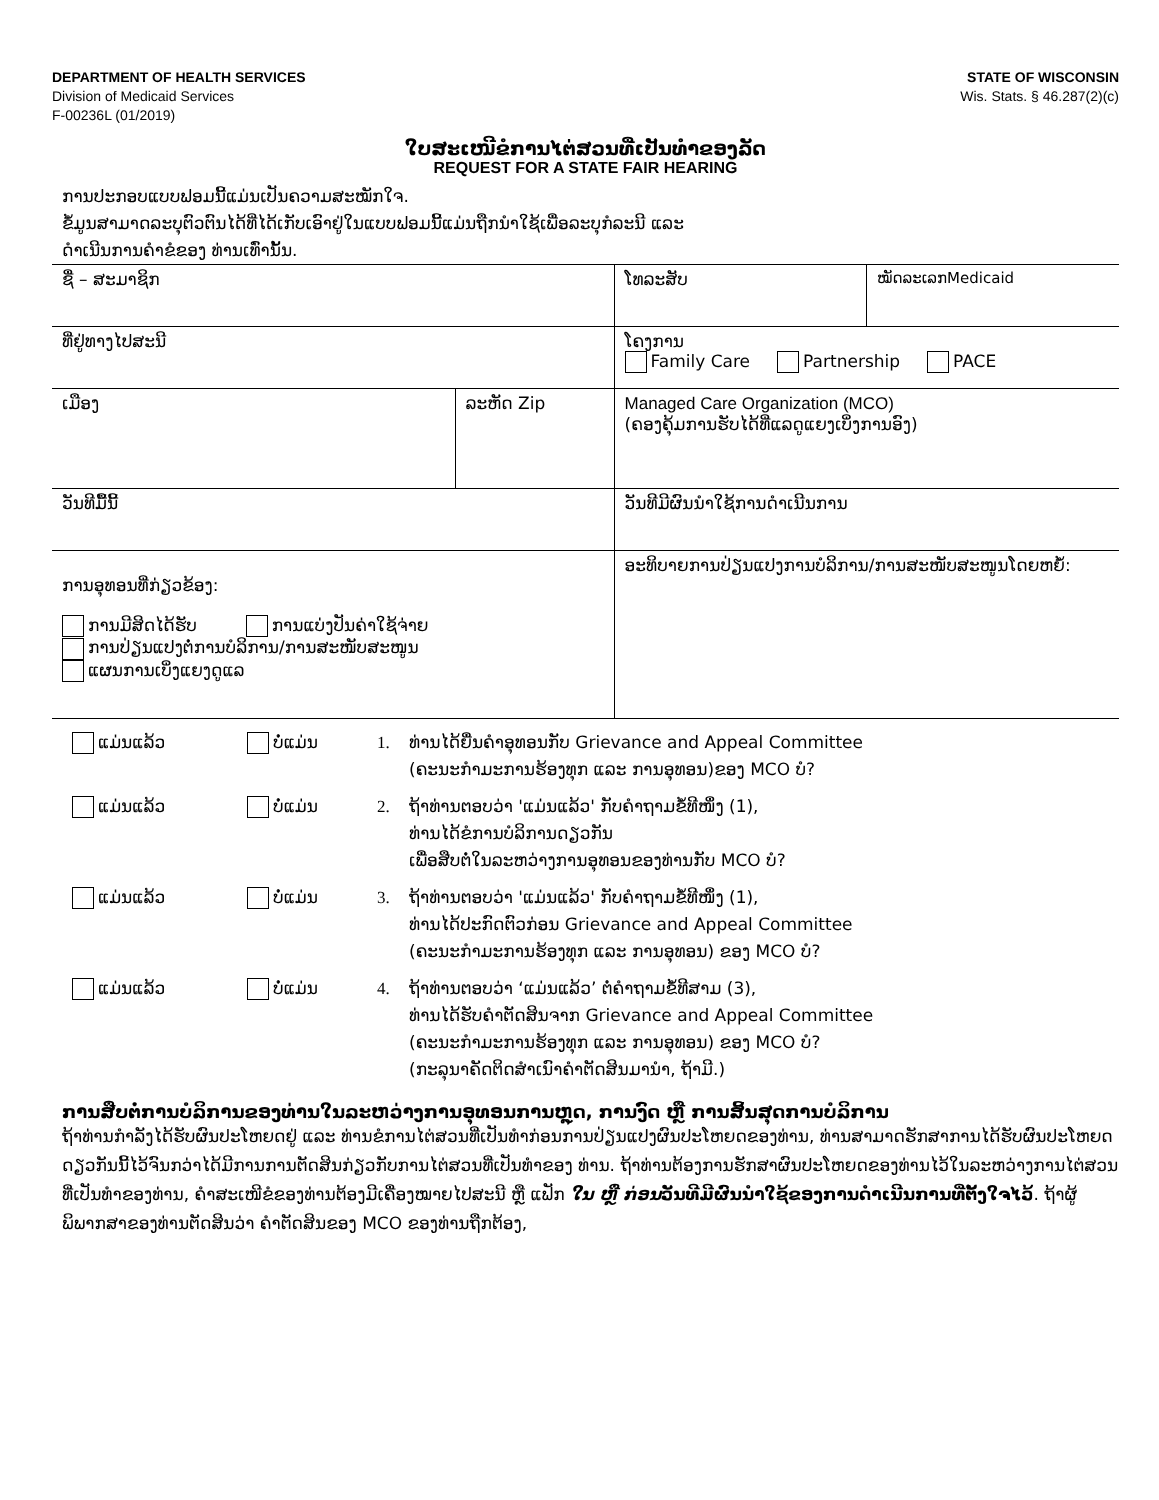DEPARTMENT OF HEALTH SERVICES
Division of Medicaid Services
F-00236L (01/2019)
STATE OF WISCONSIN
Wis. Stats. § 46.287(2)(c)
ໃບສະເໜີຂໍການໄຕ່ສວນທີ່ເປັນທຳຂອງລັດ
REQUEST FOR A STATE FAIR HEARING
ການປະກອບແບບຟອມນີ້ແມ່ນເປັນຄວາມສະໝັກໃຈ.
ຂໍ້ມູນສາມາດລະບຸຕົວຕົນໄດ້ທີ່ໄດ້ເກັບເອົາຢູ່ໃນແບບຟອມນີ້ແມ່ນຖືກນຳໃຊ້ເພື່ອລະບຸກໍລະນີ ແລະ
ດໍາເນີນການຄໍາຂໍຂອງ ທ່ານເທົ່ານັ້ນ.
| ຊື່ – ສະມາຊິກ | | ໂທລະສັບ | ໝັດລະເລກMedicaid |
| ທີ່ຢູ່ທາງໄປສະນີ | | ໂຄງການ Family Care Partnership PACE | |
| ເມືອງ | ລະຫັດ Zip | Managed Care Organization (MCO) (ຄອງຄຸ້ມການຮັບໄດ້ທີ່ແລດູແຍງເບິ່ງການອົງ) | |
| ວັນທີມື້ນີ້ | | ວັນທີມີຜົນນຳໃຊ້ການດຳເນີນການ | |
| ການອຸທອນທີ່ກ່ຽວຂ້ອງ: ການມີສິດໄດ້ຮັບ ການແບ່ງປັນຄ່າໃຊ້ຈ່າຍ ການປ່ຽນແປງຕໍ່ການບໍລິການ/ການສະໜັບສະໜູນ ແຜນການເບິ່ງແຍງດູແລ | | ອະທິບາຍການປ່ຽນແປງການບໍລິການ/ການສະໜັບສະໜູນໂດຍຫຍໍ້: | |
ແມ່ນແລ້ວ ບໍ່ແມ່ນ 1. ທ່ານໄດ້ຍື່ນຄຳອຸທອນກັບ Grievance and Appeal Committee
(ຄະນະກຳມະການຮ້ອງທຸກ ແລະ ການອຸທອນ)ຂອງ MCO ບໍ?
ແມ່ນແລ້ວ ບໍ່ແມ່ນ 2. ຖ້າທ່ານຕອບວ່າ 'ແມ່ນແລ້ວ' ກັບຄຳຖາມຂໍ້ທີໜຶ່ງ (1),
ທ່ານໄດ້ຂໍການບໍລິການດຽວກັນ
ເພື່ອສືບຕໍ່ໃນລະຫວ່າງການອຸທອນຂອງທ່ານກັບ MCO ບໍ?
ແມ່ນແລ້ວ ບໍ່ແມ່ນ 3. ຖ້າທ່ານຕອບວ່າ 'ແມ່ນແລ້ວ' ກັບຄຳຖາມຂໍ້ທີໜຶ່ງ (1),
ທ່ານໄດ້ປະກົດຕົວກ່ອນ Grievance and Appeal Committee
(ຄະນະກຳມະການຮ້ອງທຸກ ແລະ ການອຸທອນ) ຂອງ MCO ບໍ?
ແມ່ນແລ້ວ ບໍ່ແມ່ນ 4. ຖ້າທ່ານຕອບວ່າ ‘ແມ່ນແລ້ວ’ ຕໍ່ຄຳຖາມຂໍ້ທີສາມ (3),
ທ່ານໄດ້ຮັບຄຳຕັດສິນຈາກ Grievance and Appeal Committee
(ຄະນະກຳມະການຮ້ອງທຸກ ແລະ ການອຸທອນ) ຂອງ MCO ບໍ?
(ກະລຸນາຄັດຕິດສຳເນົາຄຳຕັດສິນມານຳ, ຖ້າມີ.)
ການສືບຕໍ່ການບໍລິການຂອງທ່ານໃນລະຫວ່າງການອຸທອນການຫຼຸດ, ການງົດ ຫຼື ການສິ້ນສຸດການບໍລິການ
ຖ້າທ່ານກຳລັງໄດ້ຮັບຜົນປະໂຫຍດຢູ່ ແລະ ທ່ານຂໍການໄຕ່ສວນທີ່ເປັນທຳກ່ອນການປ່ຽນແປງຜົນປະໂຫຍດຂອງທ່ານ, ທ່ານສາມາດຮັກສາການໄດ້ຮັບຜົນປະໂຫຍດດຽວກັນນີ້ໄວ້ຈົນກວ່າໄດ້ມີການການຕັດສິນກ່ຽວກັບການໄຕ່ສວນທີ່ເປັນທຳຂອງ ທ່ານ. ຖ້າທ່ານຕ້ອງການຮັກສາຜົນປະໂຫຍດຂອງທ່ານໄວ້ໃນລະຫວ່າງການໄຕ່ສວນທີ່ເປັນທຳຂອງທ່ານ, ຄຳສະເໜີຂໍຂອງທ່ານຕ້ອງມີເຄື່ອງໝາຍໄປສະນີ ຫຼື ແຟັກ ໃນ ຫຼື ກ່ອນວັນທີມີຜົນນຳໃຊ້ຂອງການດຳເນີນການທີ່ຕັ້ງໃຈໄວ້. ຖ້າຜູ້ພິພາກສາຂອງທ່ານຕັດສິນວ່າ ຄຳຕັດສິນຂອງ MCO ຂອງທ່ານຖືກຕ້ອງ,